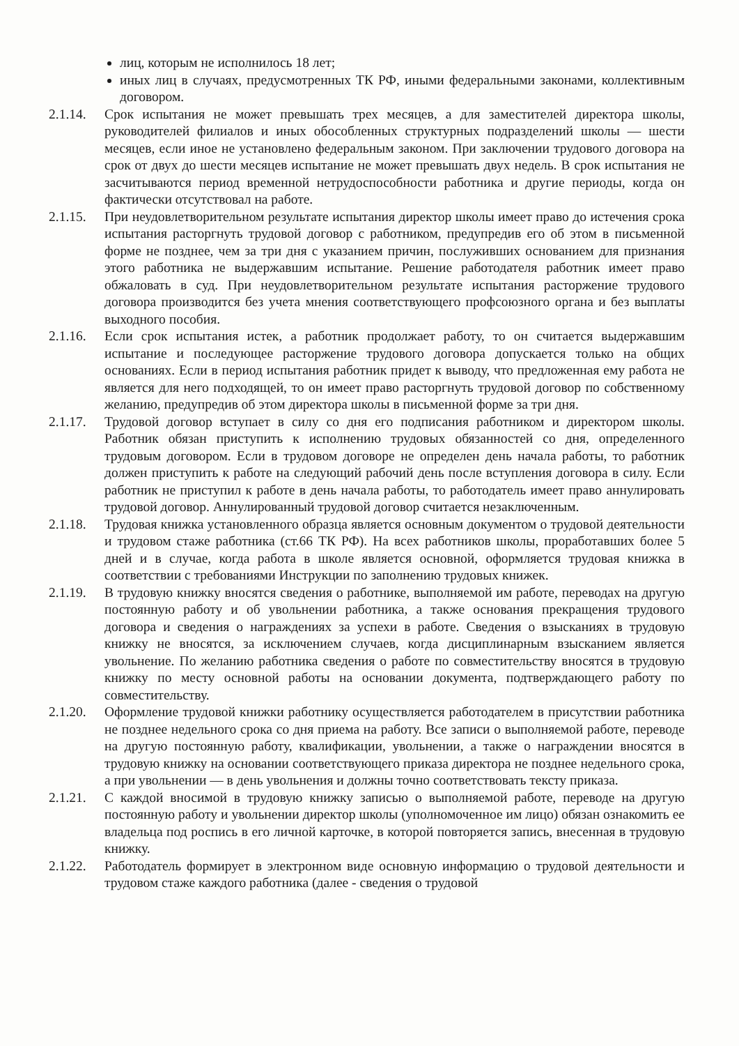лиц, которым не исполнилось 18 лет;
иных лиц в случаях, предусмотренных ТК РФ, иными федеральными законами, коллективным договором.
2.1.14.
Срок испытания не может превышать трех месяцев, а для заместителей директора школы, руководителей филиалов и иных обособленных структурных подразделений школы — шести месяцев, если иное не установлено федеральным законом. При заключении трудового договора на срок от двух до шести месяцев испытание не может превышать двух недель. В срок испытания не засчитываются период временной нетрудоспособности работника и другие периоды, когда он фактически отсутствовал на работе.
2.1.15.
При неудовлетворительном результате испытания директор школы имеет право до истечения срока испытания расторгнуть трудовой договор с работником, предупредив его об этом в письменной форме не позднее, чем за три дня с указанием причин, послуживших основанием для признания этого работника не выдержавшим испытание. Решение работодателя работник имеет право обжаловать в суд. При неудовлетворительном результате испытания расторжение трудового договора производится без учета мнения соответствующего профсоюзного органа и без выплаты выходного пособия.
2.1.16.
Если срок испытания истек, а работник продолжает работу, то он считается выдержавшим испытание и последующее расторжение трудового договора допускается только на общих основаниях. Если в период испытания работник придет к выводу, что предложенная ему работа не является для него подходящей, то он имеет право расторгнуть трудовой договор по собственному желанию, предупредив об этом директора школы в письменной форме за три дня.
2.1.17.
Трудовой договор вступает в силу со дня его подписания работником и директором школы. Работник обязан приступить к исполнению трудовых обязанностей со дня, определенного трудовым договором. Если в трудовом договоре не определен день начала работы, то работник должен приступить к работе на следующий рабочий день после вступления договора в силу. Если работник не приступил к работе в день начала работы, то работодатель имеет право аннулировать трудовой договор. Аннулированный трудовой договор считается незаключенным.
2.1.18.
Трудовая книжка установленного образца является основным документом о трудовой деятельности и трудовом стаже работника (ст.66 ТК РФ). На всех работников школы, проработавших более 5 дней и в случае, когда работа в школе является основной, оформляется трудовая книжка в соответствии с требованиями Инструкции по заполнению трудовых книжек.
2.1.19.
В трудовую книжку вносятся сведения о работнике, выполняемой им работе, переводах на другую постоянную работу и об увольнении работника, а также основания прекращения трудового договора и сведения о награждениях за успехи в работе. Сведения о взысканиях в трудовую книжку не вносятся, за исключением случаев, когда дисциплинарным взысканием является увольнение. По желанию работника сведения о работе по совместительству вносятся в трудовую книжку по месту основной работы на основании документа, подтверждающего работу по совместительству.
2.1.20.
Оформление трудовой книжки работнику осуществляется работодателем в присутствии работника не позднее недельного срока со дня приема на работу. Все записи о выполняемой работе, переводе на другую постоянную работу, квалификации, увольнении, а также о награждении вносятся в трудовую книжку на основании соответствующего приказа директора не позднее недельного срока, а при увольнении — в день увольнения и должны точно соответствовать тексту приказа.
2.1.21.
С каждой вносимой в трудовую книжку записью о выполняемой работе, переводе на другую постоянную работу и увольнении директор школы (уполномоченное им лицо) обязан ознакомить ее владельца под роспись в его личной карточке, в которой повторяется запись, внесенная в трудовую книжку.
2.1.22.
Работодатель формирует в электронном виде основную информацию о трудовой деятельности и трудовом стаже каждого работника (далее - сведения о трудовой